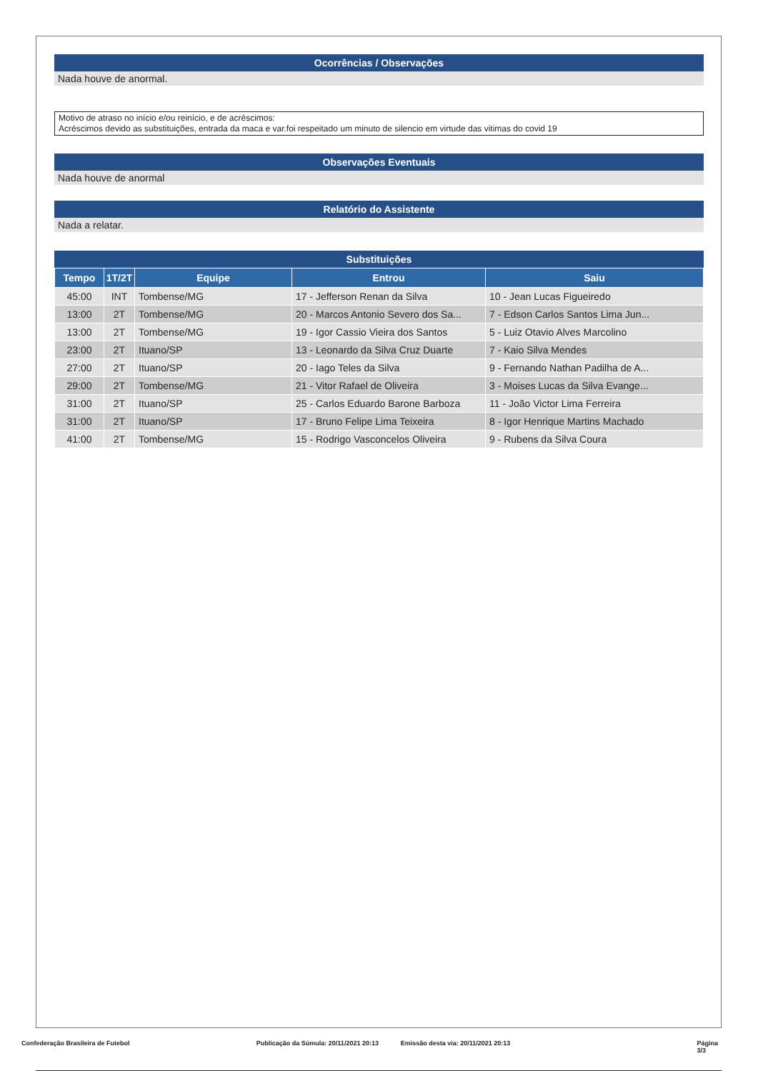Ocorrências / Observações
Nada houve de anormal.
Motivo de atraso no início e/ou reinício, e de acréscimos:
Acréscimos devido as substituições, entrada da maca e var.foi respeitado um minuto de silencio em virtude das vitimas do covid 19
Observações Eventuais
Nada houve de anormal
Relatório do Assistente
Nada a relatar.
Substituições
| Tempo | 1T/2T | Equipe | Entrou | Saiu |
| --- | --- | --- | --- | --- |
| 45:00 | INT | Tombense/MG | 17 - Jefferson Renan da Silva | 10 - Jean Lucas Figueiredo |
| 13:00 | 2T | Tombense/MG | 20 - Marcos Antonio Severo dos Sa... | 7 - Edson Carlos Santos Lima Jun... |
| 13:00 | 2T | Tombense/MG | 19 - Igor Cassio Vieira dos Santos | 5 - Luiz Otavio Alves Marcolino |
| 23:00 | 2T | Ituano/SP | 13 - Leonardo da Silva Cruz Duarte | 7 - Kaio Silva Mendes |
| 27:00 | 2T | Ituano/SP | 20 - Iago Teles da Silva | 9 - Fernando Nathan Padilha de A... |
| 29:00 | 2T | Tombense/MG | 21 - Vitor Rafael de Oliveira | 3 - Moises Lucas da Silva Evange... |
| 31:00 | 2T | Ituano/SP | 25 - Carlos Eduardo Barone Barboza | 11 - João Victor Lima Ferreira |
| 31:00 | 2T | Ituano/SP | 17 - Bruno Felipe Lima Teixeira | 8 - Igor Henrique Martins Machado |
| 41:00 | 2T | Tombense/MG | 15 - Rodrigo Vasconcelos Oliveira | 9 - Rubens da Silva Coura |
Confederação Brasileira de Futebol Publicação da Súmula: 20/11/2021 20:13 Emissão desta via: 20/11/2021 20:13 Página 3/3